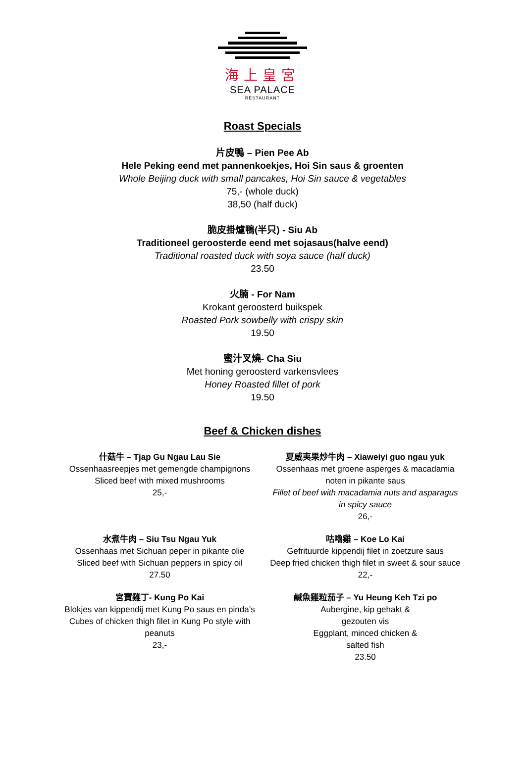海上皇宮
SEA PALACE
RESTAURANT
Roast Specials
片皮鴨 – Pien Pee Ab
Hele Peking eend met pannenkoekjes, Hoi Sin saus & groenten
Whole Beijing duck with small pancakes, Hoi Sin sauce & vegetables
75,- (whole duck)
38,50 (half duck)
脆皮掛爐鴨(半只) - Siu Ab
Traditioneel geroosterde eend met sojasaus(halve eend)
Traditional roasted duck with soya sauce (half duck)
23.50
火腩 - For Nam
Krokant geroosterd buikspek
Roasted Pork sowbelly with crispy skin
19.50
蜜汁叉燒- Cha Siu
Met honing geroosterd varkensvlees
Honey Roasted fillet of pork
19.50
Beef & Chicken dishes
什菇牛 – Tjap Gu Ngau Lau Sie
Ossenhaasreepjes met gemengde champignons
Sliced beef with mixed mushrooms
25,-
夏威夷果炒牛肉 – Xiaweiyi guo ngau yuk
Ossenhaas met groene asperges & macadamia noten in pikante saus
Fillet of beef with macadamia nuts and asparagus in spicy sauce
26,-
水煮牛肉 – Siu Tsu Ngau Yuk
Ossenhaas met Sichuan peper in pikante olie
Sliced beef with Sichuan peppers in spicy oil
27.50
咕嚕雞 – Koe Lo Kai
Gefrituurde kippendij filet in zoetzure saus
Deep fried chicken thigh filet in sweet & sour sauce
22,-
宮寶雞丁- Kung Po Kai
Blokjes van kippendij met Kung Po saus en pinda’s
Cubes of chicken thigh filet in Kung Po style with peanuts
23,-
鹹魚雞粒茄子 – Yu Heung Keh Tzi po
Aubergine, kip gehakt &
gezouten vis
Eggplant, minced chicken &
salted fish
23.50